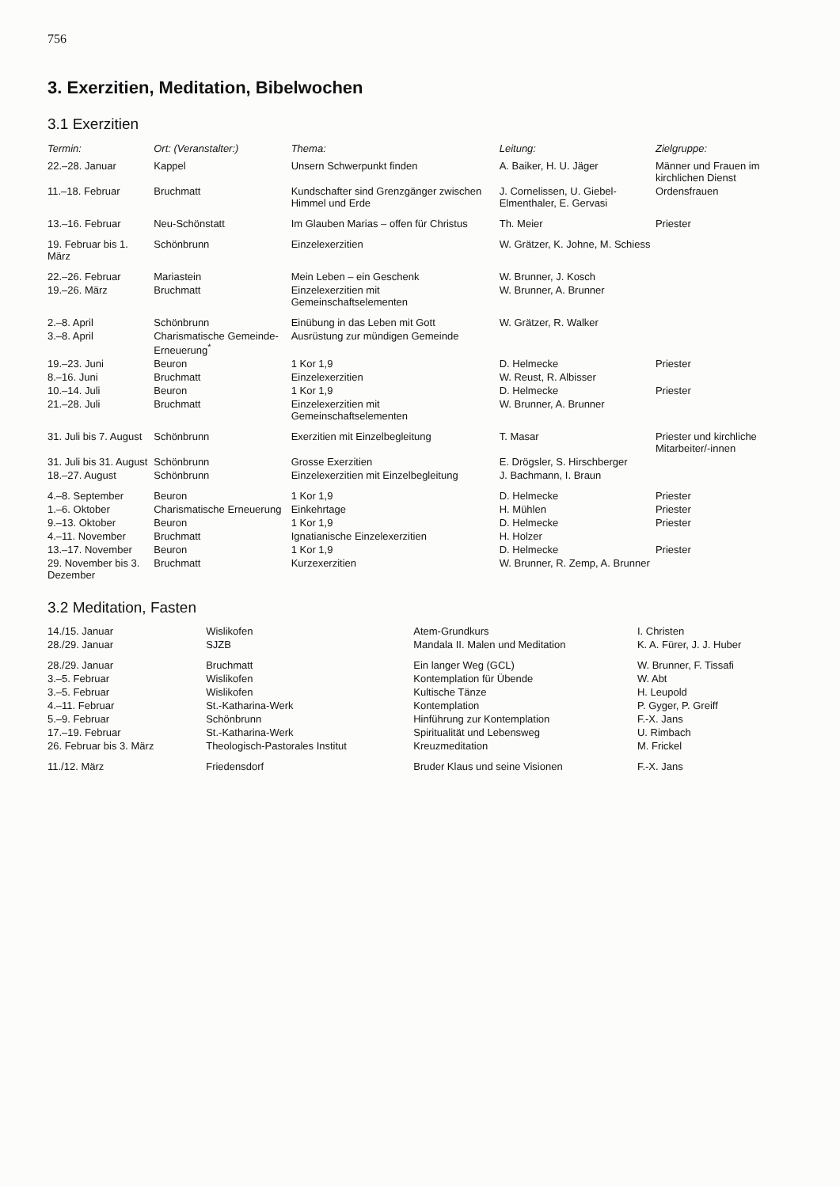756
3. Exerzitien, Meditation, Bibelwochen
3.1 Exerzitien
| Termin: | Ort: (Veranstalter:) | Thema: | Leitung: | Zielgruppe: |
| --- | --- | --- | --- | --- |
| 22.–28. Januar | Kappel | Unsern Schwerpunkt finden | A. Baiker, H. U. Jäger | Männer und Frauen im kirchlichen Dienst |
| 11.–18. Februar | Bruchmatt | Kundschafter sind Grenzgänger zwischen Himmel und Erde | J. Cornelissen, U. Giebel-Elmenthaler, E. Gervasi | Ordensfrauen |
| 13.–16. Februar | Neu-Schönstatt | Im Glauben Marias – offen für Christus | Th. Meier | Priester |
| 19. Februar bis 1. März | Schönbrunn | Einzelexerzitien | W. Grätzer, K. Johne, M. Schiess | |
| 22.–26. Februar | Mariastein | Mein Leben – ein Geschenk | W. Brunner, J. Kosch | |
| 19.–26. März | Bruchmatt | Einzelexerzitien mit Gemeinschaftselementen | W. Brunner, A. Brunner | |
| 2.–8. April | Schönbrunn | Einübung in das Leben mit Gott | W. Grätzer, R. Walker | |
| 3.–8. April | Charismatische Gemeinde-Erneuerung<sup>*</sup> | Ausrüstung zur mündigen Gemeinde | | |
| 19.–23. Juni | Beuron | 1 Kor 1,9 | D. Helmecke | Priester |
| 8.–16. Juni | Bruchmatt | Einzelexerzitien | W. Reust, R. Albisser | |
| 10.–14. Juli | Beuron | 1 Kor 1,9 | D. Helmecke | Priester |
| 21.–28. Juli | Bruchmatt | Einzelexerzitien mit Gemeinschaftselementen | W. Brunner, A. Brunner | |
| 31. Juli bis 7. August | Schönbrunn | Exerzitien mit Einzelbegleitung | T. Masar | Priester und kirchliche Mitarbeiter/-innen |
| 31. Juli bis 31. August | Schönbrunn | Grosse Exerzitien | E. Drögsler, S. Hirschberger | |
| 18.–27. August | Schönbrunn | Einzelexerzitien mit Einzelbegleitung | J. Bachmann, I. Braun | |
| 4.–8. September | Beuron | 1 Kor 1,9 | D. Helmecke | Priester |
| 1.–6. Oktober | Charismatische Erneuerung | Einkehrtage | H. Mühlen | Priester |
| 9.–13. Oktober | Beuron | 1 Kor 1,9 | D. Helmecke | Priester |
| 4.–11. November | Bruchmatt | Ignatianische Einzelexerzitien | H. Holzer | |
| 13.–17. November | Beuron | 1 Kor 1,9 | D. Helmecke | Priester |
| 29. November bis 3. Dezember | Bruchmatt | Kurzexerzitien | W. Brunner, R. Zemp, A. Brunner | |
3.2 Meditation, Fasten
| 14./15. Januar | Wislikofen | Atem-Grundkurs | I. Christen |
| 28./29. Januar | SJZB | Mandala II. Malen und Meditation | K. A. Fürer, J. J. Huber |
| 28./29. Januar | Bruchmatt | Ein langer Weg (GCL) | W. Brunner, F. Tissafi |
| 3.–5. Februar | Wislikofen | Kontemplation für Übende | W. Abt |
| 3.–5. Februar | Wislikofen | Kultische Tänze | H. Leupold |
| 4.–11. Februar | St.-Katharina-Werk | Kontemplation | P. Gyger, P. Greiff |
| 5.–9. Februar | Schönbrunn | Hinführung zur Kontemplation | F.-X. Jans |
| 17.–19. Februar | St.-Katharina-Werk | Spiritualität und Lebensweg | U. Rimbach |
| 26. Februar bis 3. März | Theologisch-Pastorales Institut | Kreuzmeditation | M. Frickel |
| 11./12. März | Friedensdorf | Bruder Klaus und seine Visionen | F.-X. Jans |